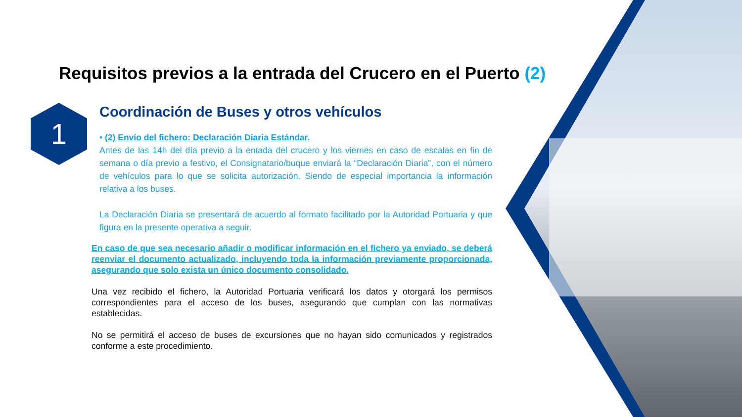Requisitos previos a la entrada del Crucero en el Puerto (2)
1
Coordinación de Buses y otros vehículos
• (2) Envío del fichero: Declaración Diaria Estándar.
Antes de las 14h del día previo a la entada del crucero y los viernes en caso de escalas en fin de semana o día previo a festivo, el Consignatario/buque enviará la “Declaración Diaria”, con el número de vehículos para lo que se solicita autorización. Siendo de especial importancia la información relativa a los buses.
La Declaración Diaria se presentará de acuerdo al formato facilitado por la Autoridad Portuaria y que figura en la presente operativa a seguir.
En caso de que sea necesario añadir o modificar información en el fichero ya enviado, se deberá reenviar el documento actualizado, incluyendo toda la información previamente proporcionada, asegurando que solo exista un único documento consolidado.
Una vez recibido el fichero, la Autoridad Portuaria verificará los datos y otorgará los permisos correspondientes para el acceso de los buses, asegurando que cumplan con las normativas establecidas.
No se permitirá el acceso de buses de excursiones que no hayan sido comunicados y registrados conforme a este procedimiento.